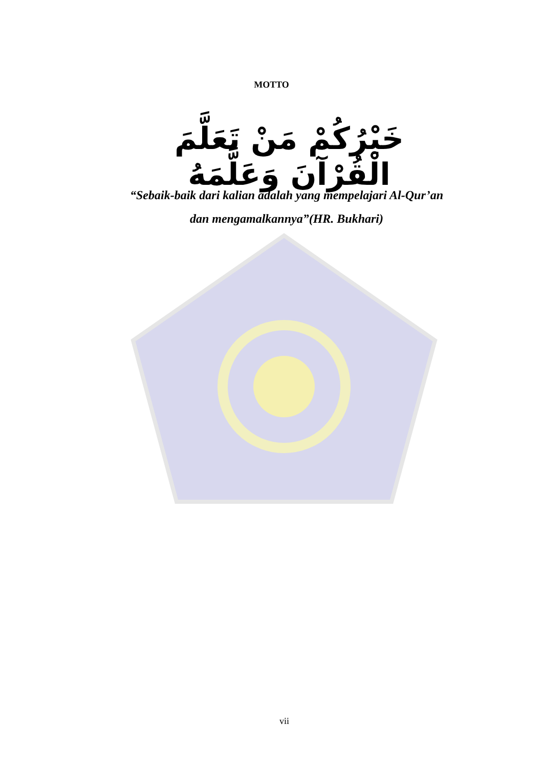MOTTO
خَيْرُكُمْ مَنْ تَعَلَّمَ الْقُرْآنَ وَعَلَّمَهُ
“Sebaik-baik dari kalian adalah yang mempelajari Al-Qur’an
dan mengamalkannya”(HR. Bukhari)
vii